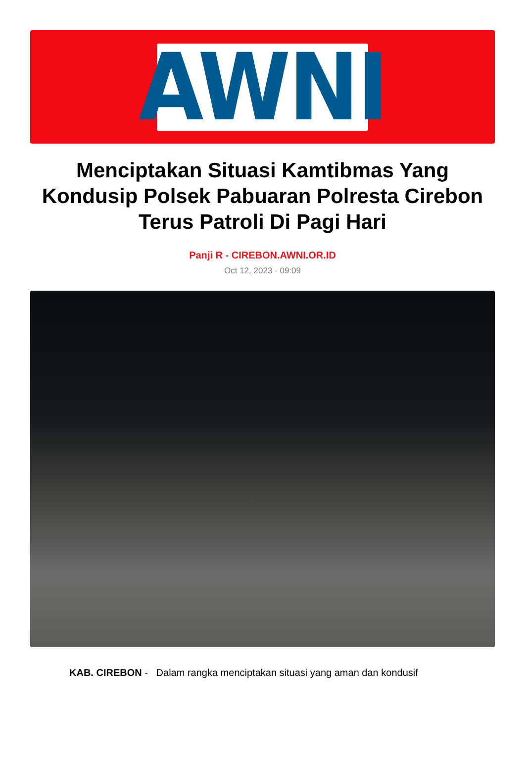AWNI
Menciptakan Situasi Kamtibmas Yang Kondusip Polsek Pabuaran Polresta Cirebon Terus Patroli Di Pagi Hari
Panji R - CIREBON.AWNI.OR.ID
Oct 12, 2023 - 09:09
KAB. CIREBON - Dalam rangka menciptakan situasi yang aman dan kondusif